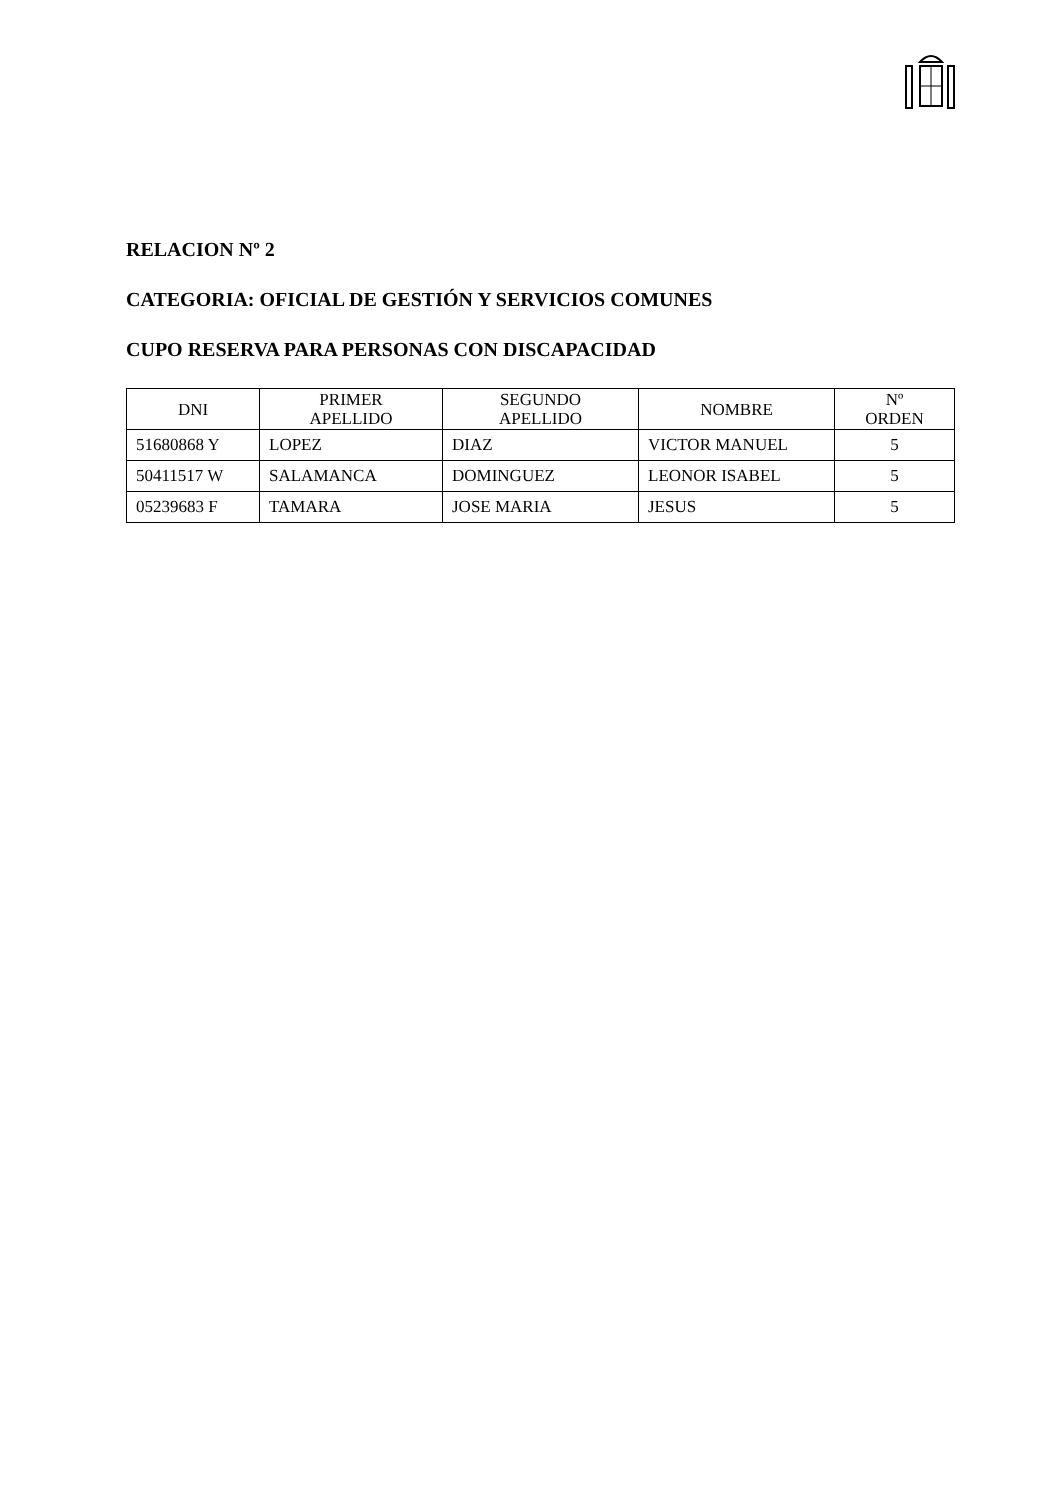RELACION Nº 2
CATEGORIA: OFICIAL DE GESTIÓN Y SERVICIOS COMUNES
CUPO RESERVA PARA PERSONAS CON DISCAPACIDAD
| DNI | PRIMER APELLIDO | SEGUNDO APELLIDO | NOMBRE | Nº ORDEN |
| --- | --- | --- | --- | --- |
| 51680868 Y | LOPEZ | DIAZ | VICTOR MANUEL | 5 |
| 50411517 W | SALAMANCA | DOMINGUEZ | LEONOR ISABEL | 5 |
| 05239683 F | TAMARA | JOSE MARIA | JESUS | 5 |